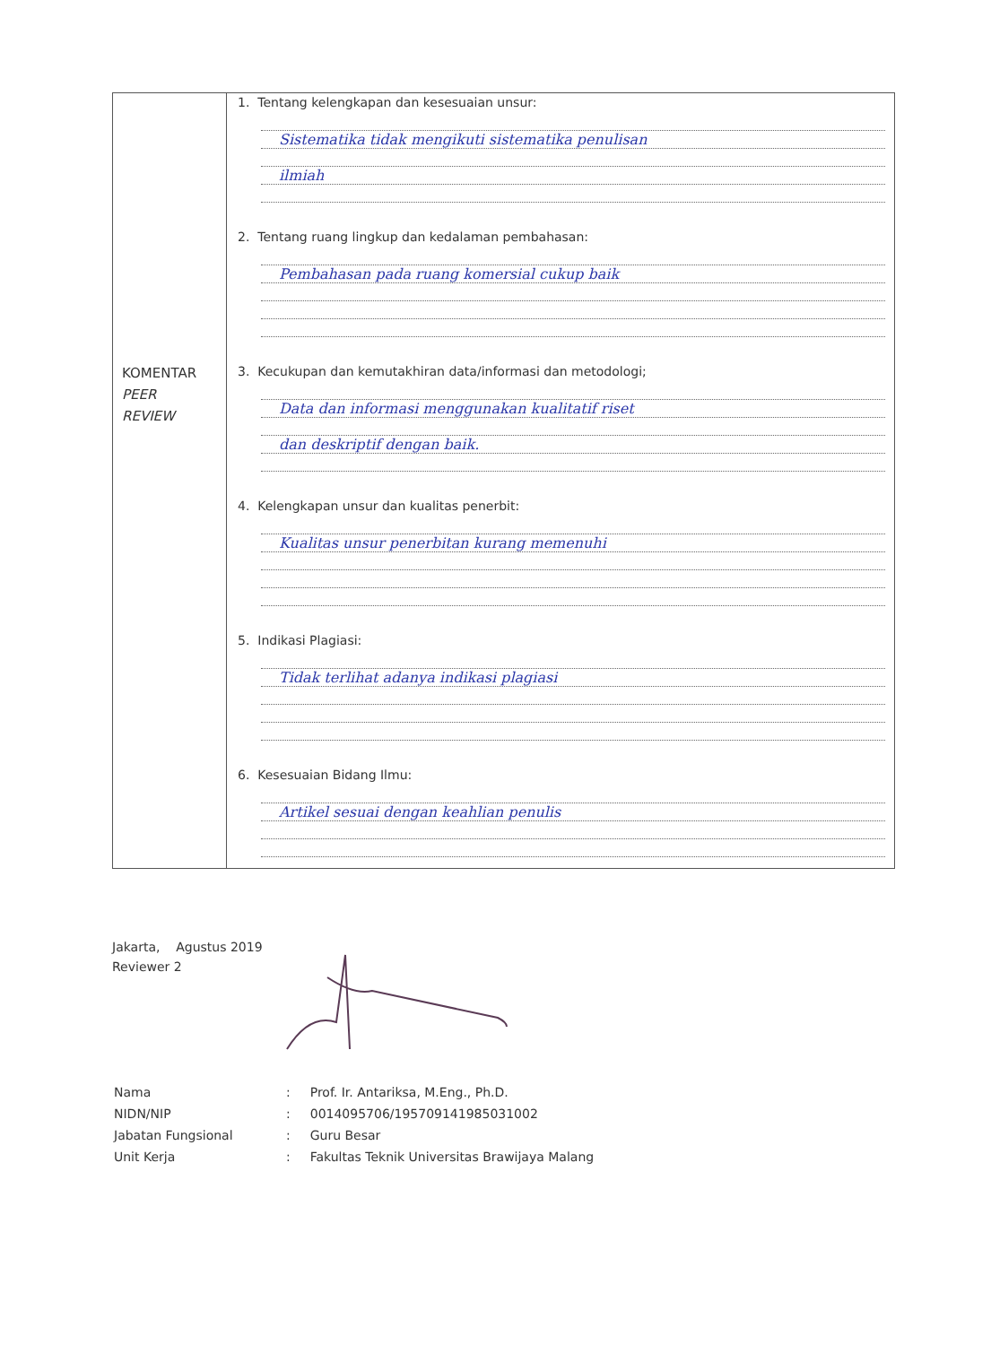| KOMENTAR PEER REVIEW | 1. Tentang kelengkapan dan kesesuaian unsur: Sistematika tidak mengikuti sistematika penulisan ilmiah 2. Tentang ruang lingkup dan kedalaman pembahasan: Pembahasan pada ruang komersial cukup baik 3. Kecukupan dan kemutakhiran data/informasi dan metodologi; Data dan informasi menggunakan kualitatif riset dan deskriptif dengan baik. 4. Kelengkapan unsur dan kualitas penerbit: Kualitas unsur penerbitan kurang memenuhi 5. Indikasi Plagiasi: Tidak terlihat adanya indikasi plagiasi 6. Kesesuaian Bidang Ilmu: Artikel sesuai dengan keahlian penulis |
Jakarta, Agustus 2019
Reviewer 2
| Nama | : | Prof. Ir. Antariksa, M.Eng., Ph.D. |
| NIDN/NIP | : | 0014095706/195709141985031002 |
| Jabatan Fungsional | : | Guru Besar |
| Unit Kerja | : | Fakultas Teknik Universitas Brawijaya Malang |